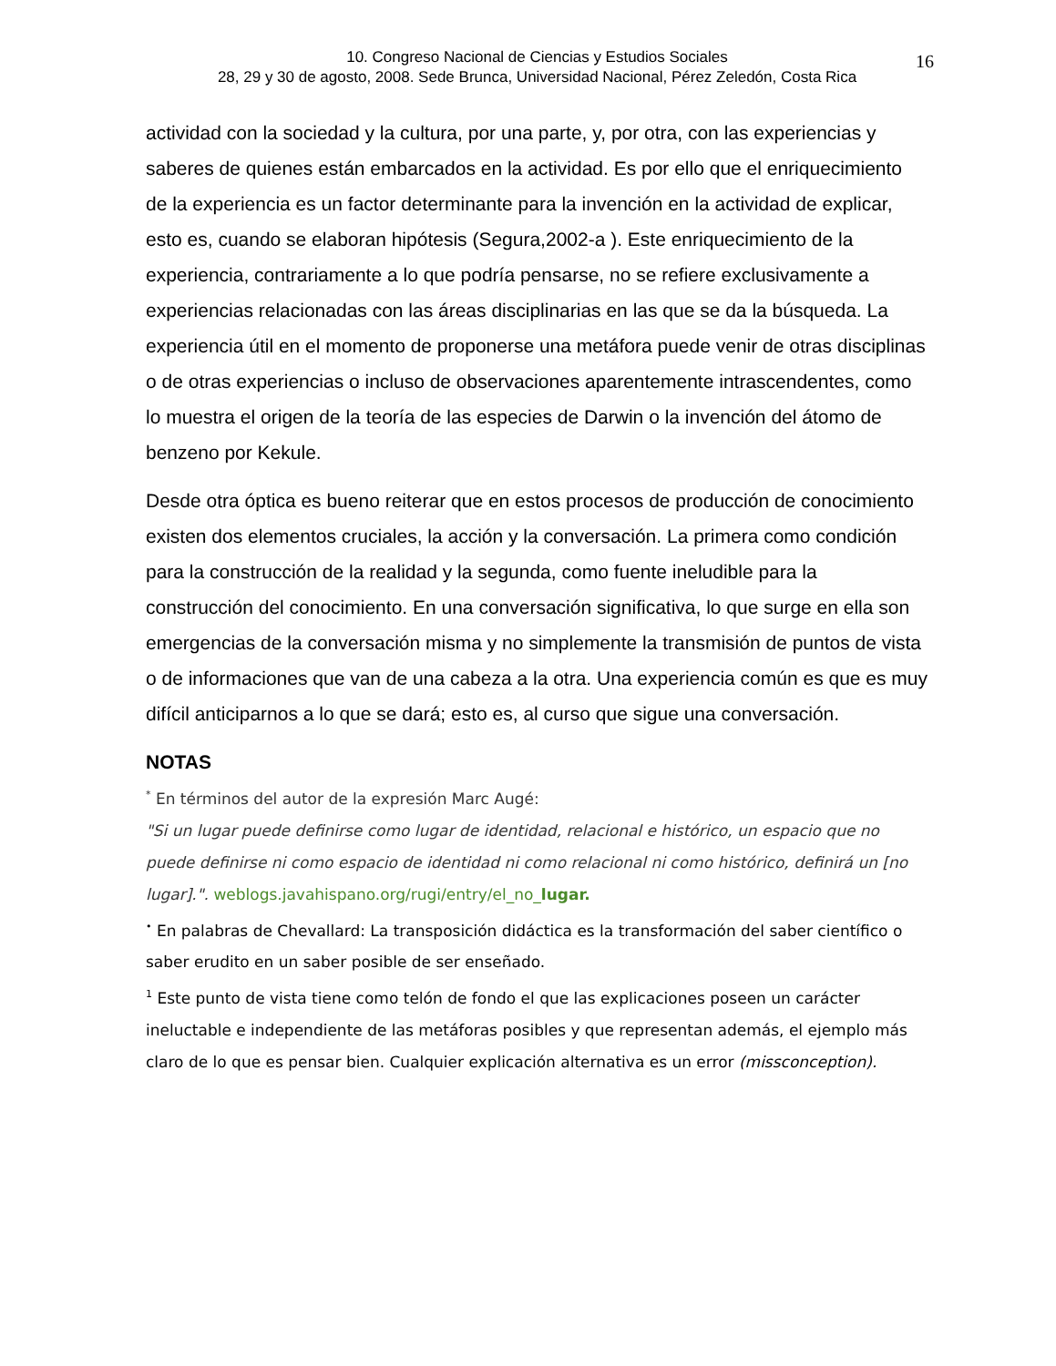10. Congreso Nacional de Ciencias y Estudios Sociales
28, 29 y 30 de agosto, 2008. Sede Brunca, Universidad Nacional, Pérez Zeledón, Costa Rica
16
actividad con la sociedad y la cultura, por una parte, y, por otra, con las experiencias y saberes de quienes están embarcados en la actividad. Es por ello que el enriquecimiento de la experiencia es un factor determinante para la invención en la actividad de explicar, esto es, cuando se elaboran hipótesis (Segura,2002-a ). Este enriquecimiento de la experiencia, contrariamente a lo que podría pensarse, no se refiere exclusivamente a experiencias relacionadas con las áreas disciplinarias en las que se da la búsqueda. La experiencia útil en el momento de proponerse una metáfora puede venir de otras disciplinas o de otras experiencias o incluso de observaciones aparentemente intrascendentes, como lo muestra el origen de la teoría de las especies de Darwin o la invención del átomo de benzeno por Kekule.
Desde otra óptica es bueno reiterar que en estos procesos de producción de conocimiento existen dos elementos cruciales, la acción y la conversación. La primera como condición para la construcción de la realidad y la segunda, como fuente ineludible para la construcción del conocimiento. En una conversación significativa, lo que surge en ella son emergencias de la conversación misma y no simplemente la transmisión de puntos de vista o de informaciones que van de una cabeza a la otra. Una experiencia común es que es muy difícil anticiparnos a lo que se dará; esto es, al curso que sigue una conversación.
NOTAS
<sup>*</sup> En términos del autor de la expresión Marc Augé:
"Si un lugar puede definirse como lugar de identidad, relacional e histórico, un espacio que no puede definirse ni como espacio de identidad ni como relacional ni como histórico, definirá un [no lugar].". weblogs.javahispano.org/rugi/entry/el_no_lugar.
<sup>•</sup> En palabras de Chevallard: La transposición didáctica es la transformación del saber científico o saber erudito en un saber posible de ser enseñado.
<sup>1</sup> Este punto de vista tiene como telón de fondo el que las explicaciones poseen un carácter ineluctable e independiente de las metáforas posibles y que representan además, el ejemplo más claro de lo que es pensar bien. Cualquier explicación alternativa es un error (missconception).